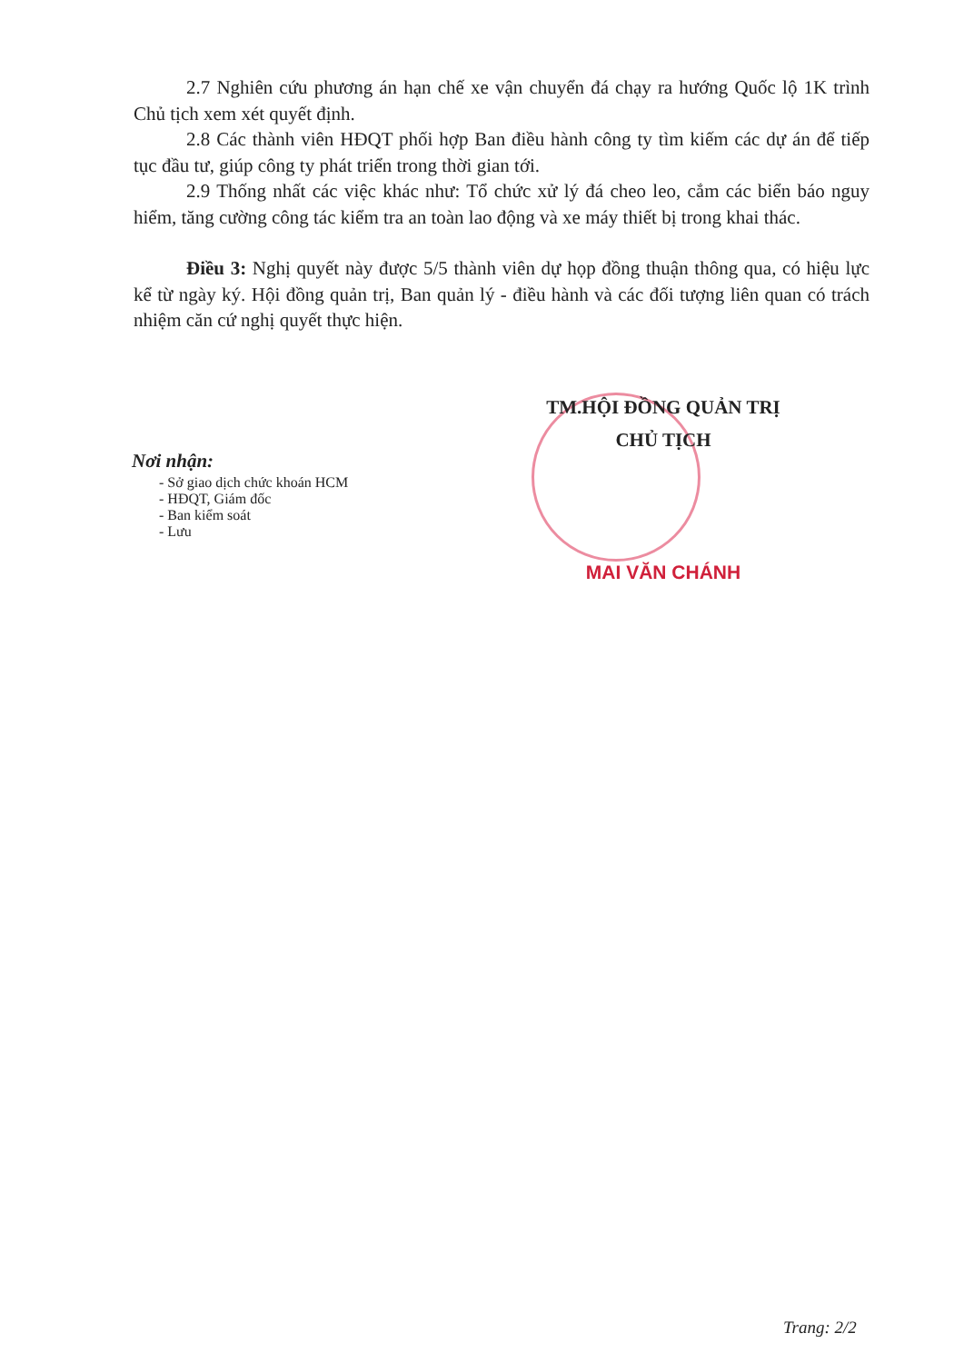2.7 Nghiên cứu phương án hạn chế xe vận chuyển đá chạy ra hướng Quốc lộ 1K trình Chủ tịch xem xét quyết định.
2.8 Các thành viên HĐQT phối hợp Ban điều hành công ty tìm kiếm các dự án để tiếp tục đầu tư, giúp công ty phát triển trong thời gian tới.
2.9 Thống nhất các việc khác như: Tổ chức xử lý đá cheo leo, cắm các biển báo nguy hiểm, tăng cường công tác kiểm tra an toàn lao động và xe máy thiết bị trong khai thác.
Điều 3: Nghị quyết này được 5/5 thành viên dự họp đồng thuận thông qua, có hiệu lực kể từ ngày ký. Hội đồng quản trị, Ban quản lý - điều hành và các đối tượng liên quan có trách nhiệm căn cứ nghị quyết thực hiện.
TM.HỘI ĐỒNG QUẢN TRỊ
CHỦ TỊCH
MAI VĂN CHÁNH
Nơi nhận:
- Sở giao dịch chức khoán HCM
- HĐQT, Giám đốc
- Ban kiểm soát
- Lưu
Trang: 2/2